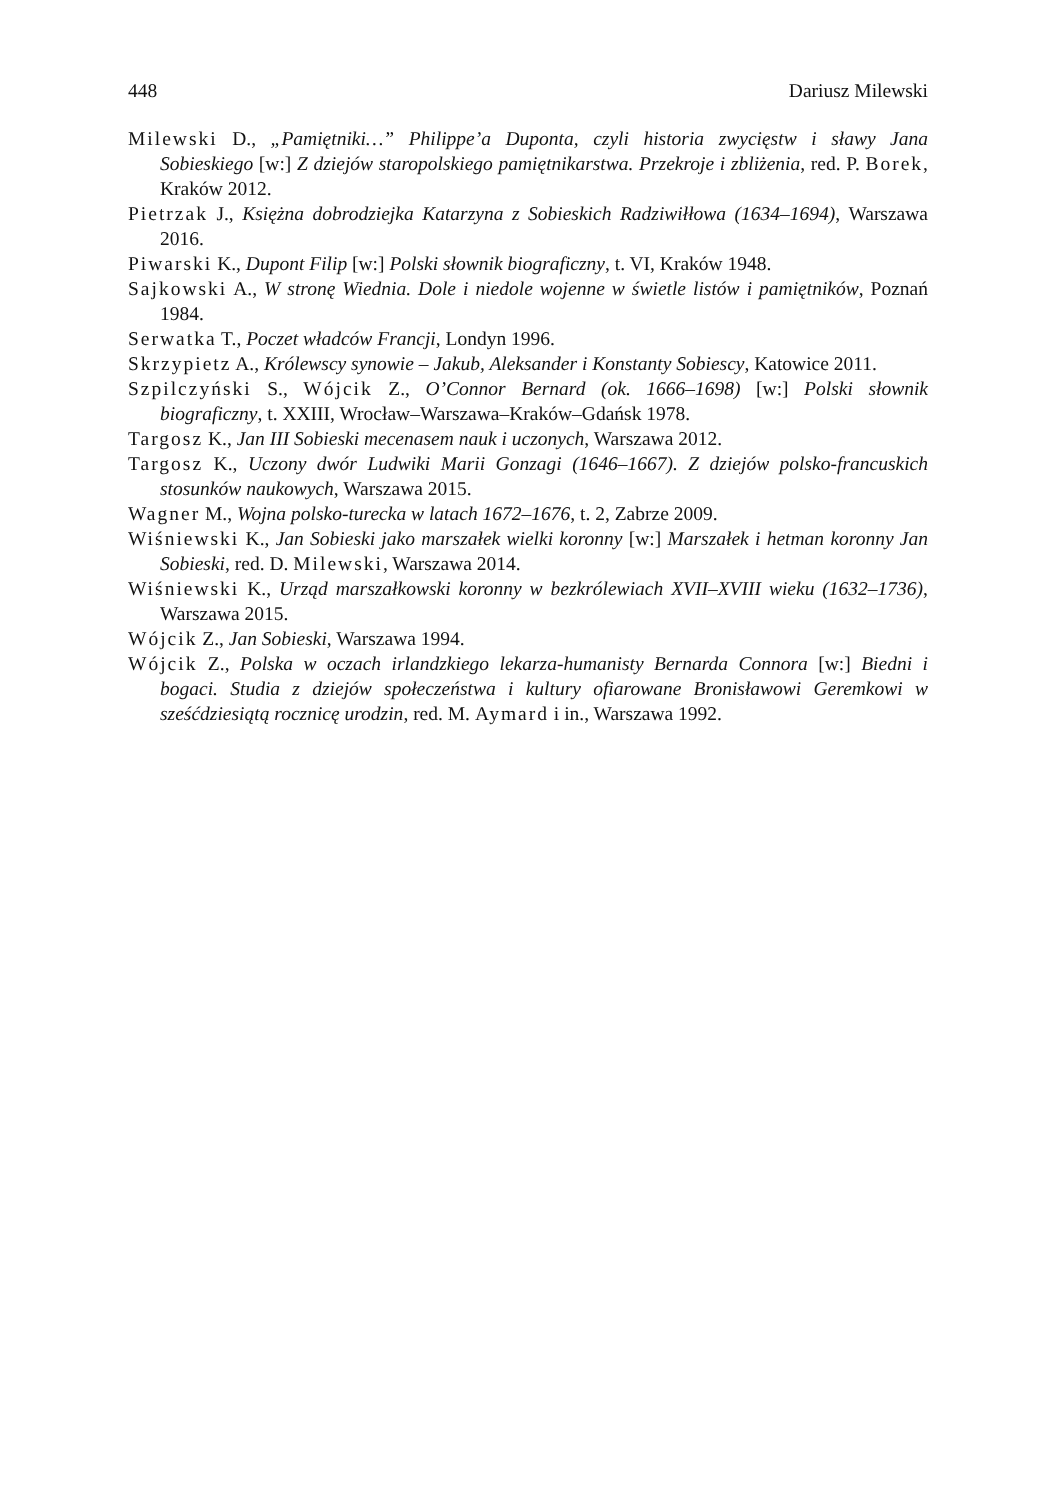448 Dariusz Milewski
Milewski D., „Pamiętniki…” Philippe’a Duponta, czyli historia zwycięstw i sławy Jana Sobieskiego [w:] Z dziejów staropolskiego pamiętnikarstwa. Przekroje i zbliżenia, red. P. Borek, Kraków 2012.
Pietrzak J., Księżna dobrodziejka Katarzyna z Sobieskich Radziwiłłowa (1634–1694), Warszawa 2016.
Piwarski K., Dupont Filip [w:] Polski słownik biograficzny, t. VI, Kraków 1948.
Sajkowski A., W stronę Wiednia. Dole i niedole wojenne w świetle listów i pamiętników, Poznań 1984.
Serwatka T., Poczet władców Francji, Londyn 1996.
Skrzypietz A., Królewscy synowie – Jakub, Aleksander i Konstanty Sobiescy, Katowice 2011.
Szpilczyński S., Wójcik Z., O’Connor Bernard (ok. 1666–1698) [w:] Polski słownik biograficzny, t. XXIII, Wrocław–Warszawa–Kraków–Gdańsk 1978.
Targosz K., Jan III Sobieski mecenasem nauk i uczonych, Warszawa 2012.
Targosz K., Uczony dwór Ludwiki Marii Gonzagi (1646–1667). Z dziejów polsko-francuskich stosunków naukowych, Warszawa 2015.
Wagner M., Wojna polsko-turecka w latach 1672–1676, t. 2, Zabrze 2009.
Wiśniewski K., Jan Sobieski jako marszałek wielki koronny [w:] Marszałek i hetman koronny Jan Sobieski, red. D. Milewski, Warszawa 2014.
Wiśniewski K., Urząd marszałkowski koronny w bezkrólewiach XVII–XVIII wieku (1632–1736), Warszawa 2015.
Wójcik Z., Jan Sobieski, Warszawa 1994.
Wójcik Z., Polska w oczach irlandzkiego lekarza-humanisty Bernarda Connora [w:] Biedni i bogaci. Studia z dziejów społeczeństwa i kultury ofiarowane Bronisławowi Geremkowi w sześćdziesiątą rocznicę urodzin, red. M. Aymard i in., Warszawa 1992.